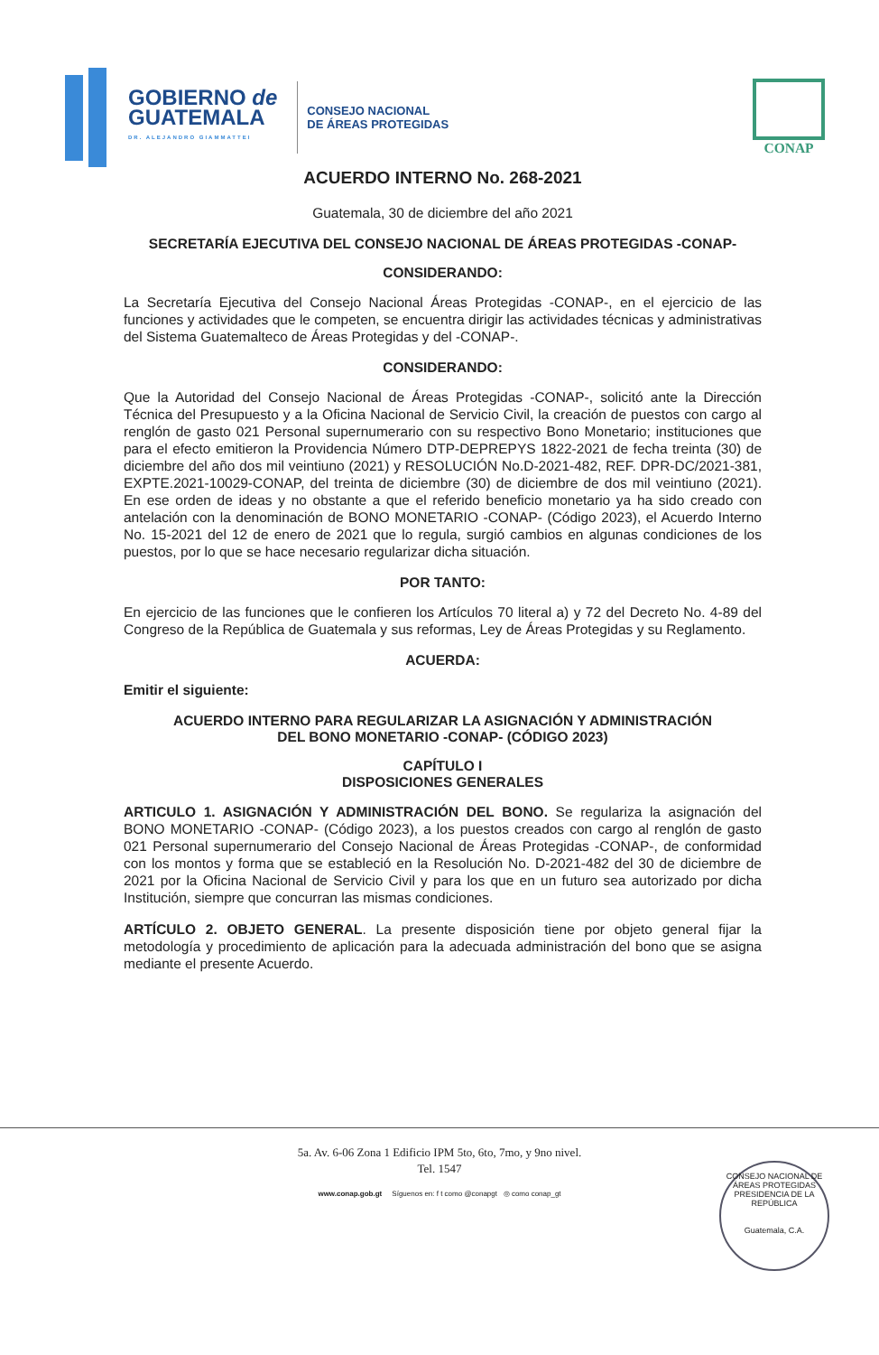GOBIERNO de
GUATEMALA
DR. ALEJANDRO GIAMMATTEI
CONSEJO NACIONAL
DE ÁREAS PROTEGIDAS
CONAP
ACUERDO INTERNO No. 268-2021
Guatemala, 30 de diciembre del año 2021
SECRETARÍA EJECUTIVA DEL CONSEJO NACIONAL DE ÁREAS PROTEGIDAS -CONAP-
CONSIDERANDO:
La Secretaría Ejecutiva del Consejo Nacional Áreas Protegidas -CONAP-, en el ejercicio de las funciones y actividades que le competen, se encuentra dirigir las actividades técnicas y administrativas del Sistema Guatemalteco de Áreas Protegidas y del -CONAP-.
CONSIDERANDO:
Que la Autoridad del Consejo Nacional de Áreas Protegidas -CONAP-, solicitó ante la Dirección Técnica del Presupuesto y a la Oficina Nacional de Servicio Civil, la creación de puestos con cargo al renglón de gasto 021 Personal supernumerario con su respectivo Bono Monetario; instituciones que para el efecto emitieron la Providencia Número DTP-DEPREPYS 1822-2021 de fecha treinta (30) de diciembre del año dos mil veintiuno (2021) y RESOLUCIÓN No.D-2021-482, REF. DPR-DC/2021-381, EXPTE.2021-10029-CONAP, del treinta de diciembre (30) de diciembre de dos mil veintiuno (2021). En ese orden de ideas y no obstante a que el referido beneficio monetario ya ha sido creado con antelación con la denominación de BONO MONETARIO -CONAP- (Código 2023), el Acuerdo Interno No. 15-2021 del 12 de enero de 2021 que lo regula, surgió cambios en algunas condiciones de los puestos, por lo que se hace necesario regularizar dicha situación.
POR TANTO:
En ejercicio de las funciones que le confieren los Artículos 70 literal a) y 72 del Decreto No. 4-89 del Congreso de la República de Guatemala y sus reformas, Ley de Áreas Protegidas y su Reglamento.
ACUERDA:
Emitir el siguiente:
ACUERDO INTERNO PARA REGULARIZAR LA ASIGNACIÓN Y ADMINISTRACIÓN
DEL BONO MONETARIO -CONAP- (CÓDIGO 2023)
CAPÍTULO I
DISPOSICIONES GENERALES
ARTICULO 1. ASIGNACIÓN Y ADMINISTRACIÓN DEL BONO. Se regulariza la asignación del BONO MONETARIO -CONAP- (Código 2023), a los puestos creados con cargo al renglón de gasto 021 Personal supernumerario del Consejo Nacional de Áreas Protegidas -CONAP-, de conformidad con los montos y forma que se estableció en la Resolución No. D-2021-482 del 30 de diciembre de 2021 por la Oficina Nacional de Servicio Civil y para los que en un futuro sea autorizado por dicha Institución, siempre que concurran las mismas condiciones.
ARTÍCULO 2. OBJETO GENERAL. La presente disposición tiene por objeto general fijar la metodología y procedimiento de aplicación para la adecuada administración del bono que se asigna mediante el presente Acuerdo.
5a. Av. 6-06 Zona 1 Edificio IPM 5to, 6to, 7mo, y 9no nivel.
Tel. 1547
www.conap.gob.gt Síguenos en: f t como @conapgt ◎ como conap_gt
CONSEJO NACIONAL DE ÁREAS PROTEGIDAS
PRESIDENCIA DE LA REPÚBLICA
Guatemala, C.A.